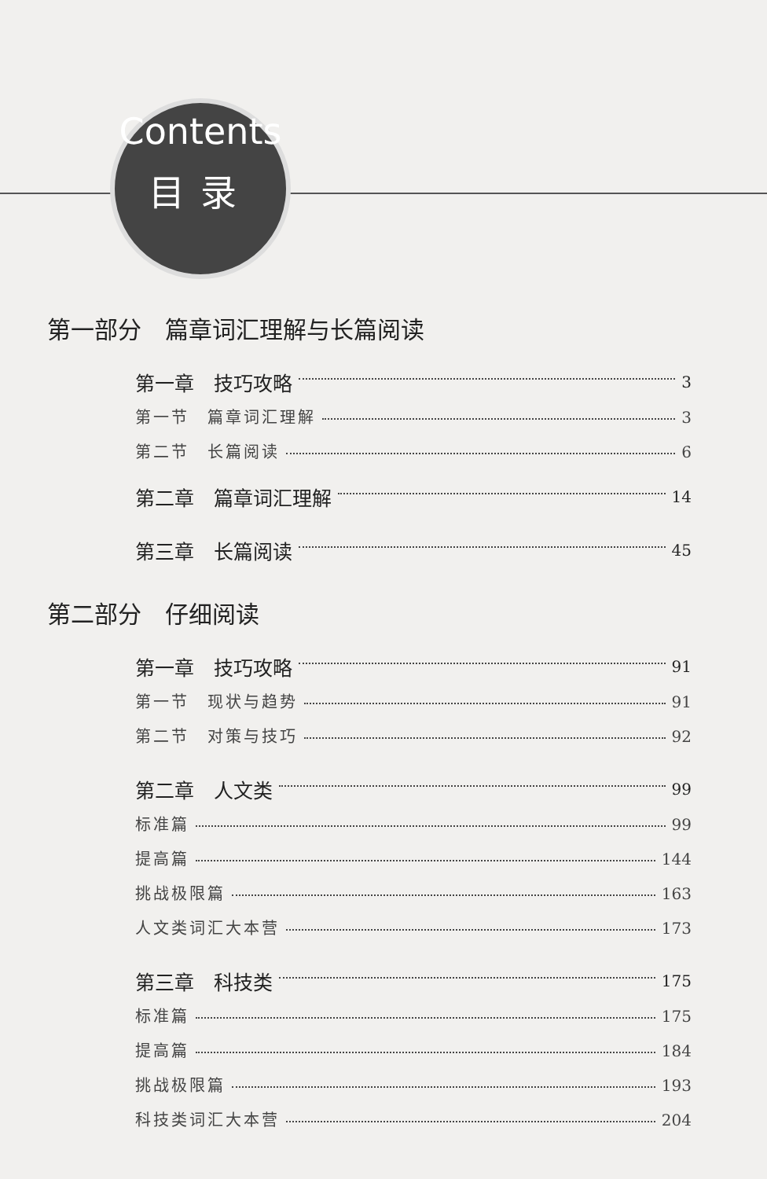Contents
目录
第一部分　篇章词汇理解与长篇阅读
第一章　技巧攻略 3
第一节　篇章词汇理解 3
第二节　长篇阅读 6
第二章　篇章词汇理解 14
第三章　长篇阅读 45
第二部分　仔细阅读
第一章　技巧攻略 91
第一节　现状与趋势 91
第二节　对策与技巧 92
第二章　人文类 99
标准篇 99
提高篇 144
挑战极限篇 163
人文类词汇大本营 173
第三章　科技类 175
标准篇 175
提高篇 184
挑战极限篇 193
科技类词汇大本营 204